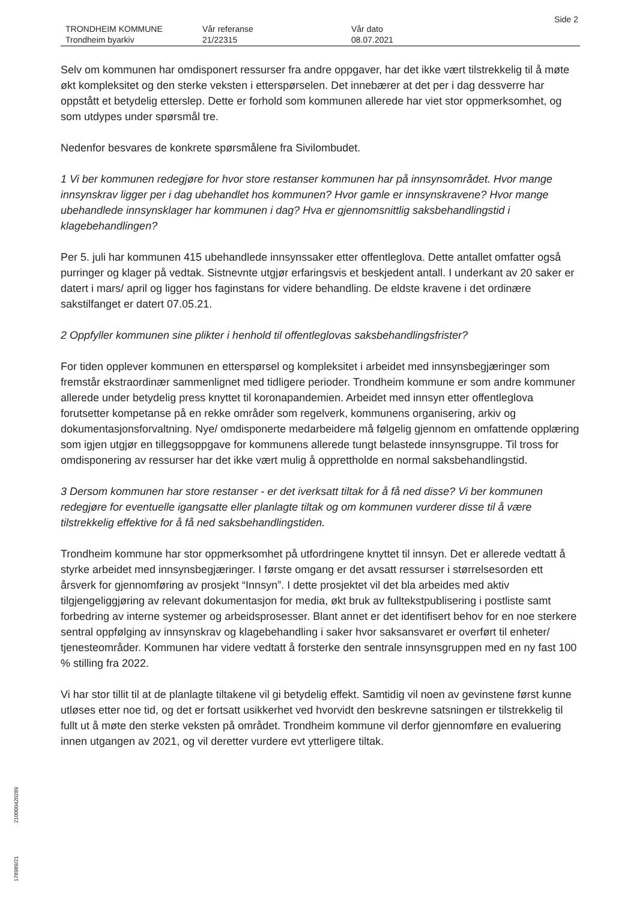Side 2
| TRONDHEIM KOMMUNE | Vår referanse | Vår dato |
| Trondheim byarkiv | 21/22315 | 08.07.2021 |
Selv om kommunen har omdisponert ressurser fra andre oppgaver, har det ikke vært tilstrekkelig til å møte økt kompleksitet og den sterke veksten i etterspørselen. Det innebærer at det per i dag dessverre har oppstått et betydelig etterslep. Dette er forhold som kommunen allerede har viet stor oppmerksomhet, og som utdypes under spørsmål tre.
Nedenfor besvares de konkrete spørsmålene fra Sivilombudet.
1 Vi ber kommunen redegjøre for hvor store restanser kommunen har på innsynsområdet. Hvor mange innsynskrav ligger per i dag ubehandlet hos kommunen? Hvor gamle er innsynskravene? Hvor mange ubehandlede innsynsklager har kommunen i dag? Hva er gjennomsnittlig saksbehandlingstid i klagebehandlingen?
Per 5. juli har kommunen 415 ubehandlede innsynssaker etter offentleglova. Dette antallet omfatter også purringer og klager på vedtak. Sistnevnte utgjør erfaringsvis et beskjedent antall. I underkant av 20 saker er datert i mars/ april og ligger hos faginstans for videre behandling. De eldste kravene i det ordinære sakstilfanget er datert 07.05.21.
2 Oppfyller kommunen sine plikter i henhold til offentleglovas saksbehandlingsfrister?
For tiden opplever kommunen en etterspørsel og kompleksitet i arbeidet med innsynsbegjæringer som fremstår ekstraordinær sammenlignet med tidligere perioder. Trondheim kommune er som andre kommuner allerede under betydelig press knyttet til koronapandemien. Arbeidet med innsyn etter offentleglova forutsetter kompetanse på en rekke områder som regelverk, kommunens organisering, arkiv og dokumentasjonsforvaltning. Nye/ omdisponerte medarbeidere må følgelig gjennom en omfattende opplæring som igjen utgjør en tilleggsoppgave for kommunens allerede tungt belastede innsynsgruppe. Til tross for omdisponering av ressurser har det ikke vært mulig å opprettholde en normal saksbehandlingstid.
3 Dersom kommunen har store restanser - er det iverksatt tiltak for å få ned disse? Vi ber kommunen redegjøre for eventuelle igangsatte eller planlagte tiltak og om kommunen vurderer disse til å være tilstrekkelig effektive for å få ned saksbehandlingstiden.
Trondheim kommune har stor oppmerksomhet på utfordringene knyttet til innsyn. Det er allerede vedtatt å styrke arbeidet med innsynsbegjæringer. I første omgang er det avsatt ressurser i størrelsesorden ett årsverk for gjennomføring av prosjekt “Innsyn”. I dette prosjektet vil det bla arbeides med aktiv tilgjengeliggjøring av relevant dokumentasjon for media, økt bruk av fulltekstpublisering i postliste samt forbedring av interne systemer og arbeidsprosesser. Blant annet er det identifisert behov for en noe sterkere sentral oppfølging av innsynskrav og klagebehandling i saker hvor saksansvaret er overført til enheter/ tjenesteområder. Kommunen har videre vedtatt å forsterke den sentrale innsynsgruppen med en ny fast 100 % stilling fra 2022.
Vi har stor tillit til at de planlagte tiltakene vil gi betydelig effekt. Samtidig vil noen av gevinstene først kunne utløses etter noe tid, og det er fortsatt usikkerhet ved hvorvidt den beskrevne satsningen er tilstrekkelig til fullt ut å møte den sterke veksten på området. Trondheim kommune vil derfor gjennomføre en evaluering innen utgangen av 2021, og vil deretter vurdere evt ytterligere tiltak.
210000420289
178989/21